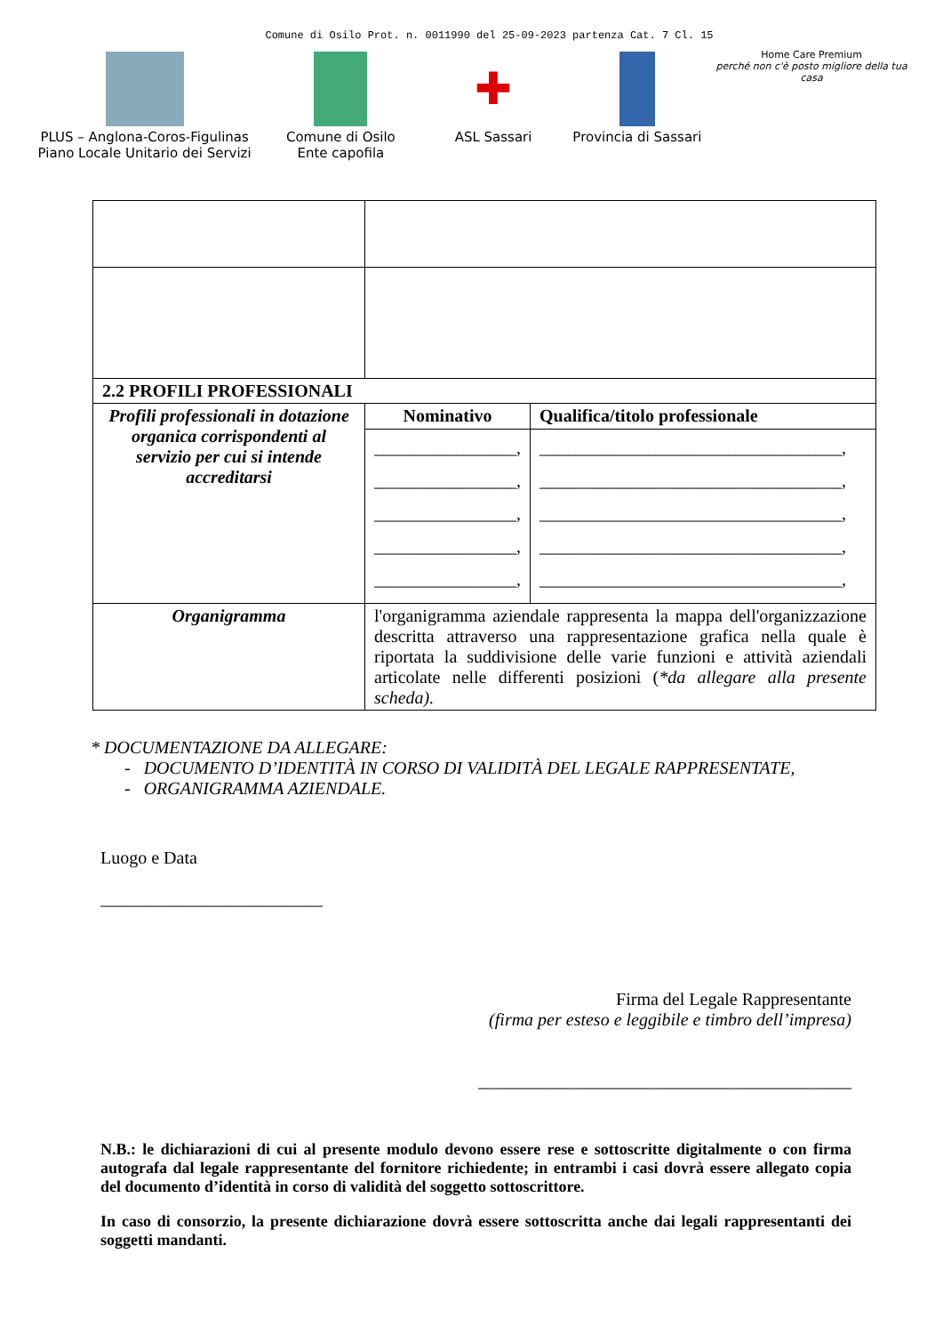Comune di Osilo Prot. n. 0011990 del 25-09-2023 partenza Cat. 7 Cl. 15
PLUS – Anglona-Coros-Figulinas
Piano Locale Unitario dei Servizi
Comune di Osilo
Ente capofila
✚
ASL Sassari
Provincia di Sassari
Home Care Premium
perché non c'è posto migliore della tua casa
| 2.2 PROFILI PROFESSIONALI | | |
| --- | --- | --- |
| Profili professionali in dotazione organica corrispondenti al servizio per cui si intende accreditarsi | Nominativo | Qualifica/titolo professionale |
| | ________________, ________________, ________________, ________________, ________________, | __________________________________, __________________________________, __________________________________, __________________________________, __________________________________, |
| Organigramma | l'organigramma aziendale rappresenta la mappa dell'organizzazione descritta attraverso una rappresentazione grafica nella quale è riportata la suddivisione delle varie funzioni e attività aziendali articolate nelle differenti posizioni ( *da allegare alla presente scheda). | |
* DOCUMENTAZIONE DA ALLEGARE:
- DOCUMENTO D’IDENTITÀ IN CORSO DI VALIDITÀ DEL LEGALE RAPPRESENTATE,
- ORGANIGRAMMA AZIENDALE.
Luogo e Data
_________________________
Firma del Legale Rappresentante
(firma per esteso e leggibile e timbro dell’impresa)
__________________________________________
N.B.: le dichiarazioni di cui al presente modulo devono essere rese e sottoscritte digitalmente o con firma autografa dal legale rappresentante del fornitore richiedente; in entrambi i casi dovrà essere allegato copia del documento d’identità in corso di validità del soggetto sottoscrittore.
In caso di consorzio, la presente dichiarazione dovrà essere sottoscritta anche dai legali rappresentanti dei soggetti mandanti.